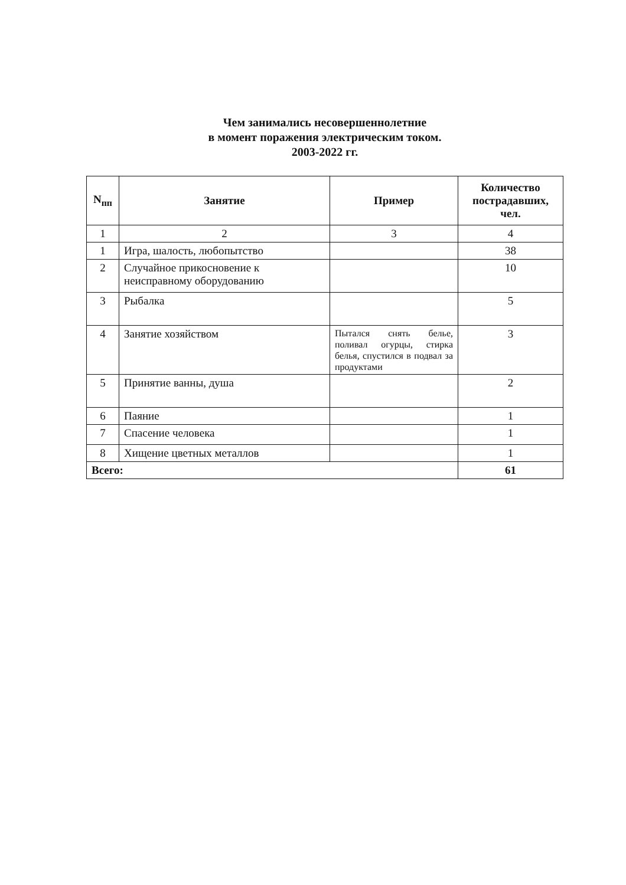Чем занимались несовершеннолетние
в момент поражения электрическим током.
2003-2022 гг.
| N<sub>пп</sub> | Занятие | Пример | Количество пострадавших, чел. |
| --- | --- | --- | --- |
| 1 | 2 | 3 | 4 |
| 1 | Игра, шалость, любопытство | | 38 |
| 2 | Случайное прикосновение к неисправному оборудованию | | 10 |
| 3 | Рыбалка | | 5 |
| 4 | Занятие хозяйством | Пытался снять белье, поливал огурцы, стирка белья, спустился в подвал за продуктами | 3 |
| 5 | Принятие ванны, душа | | 2 |
| 6 | Паяние | | 1 |
| 7 | Спасение человека | | 1 |
| 8 | Хищение цветных металлов | | 1 |
| Всего: | | | 61 |